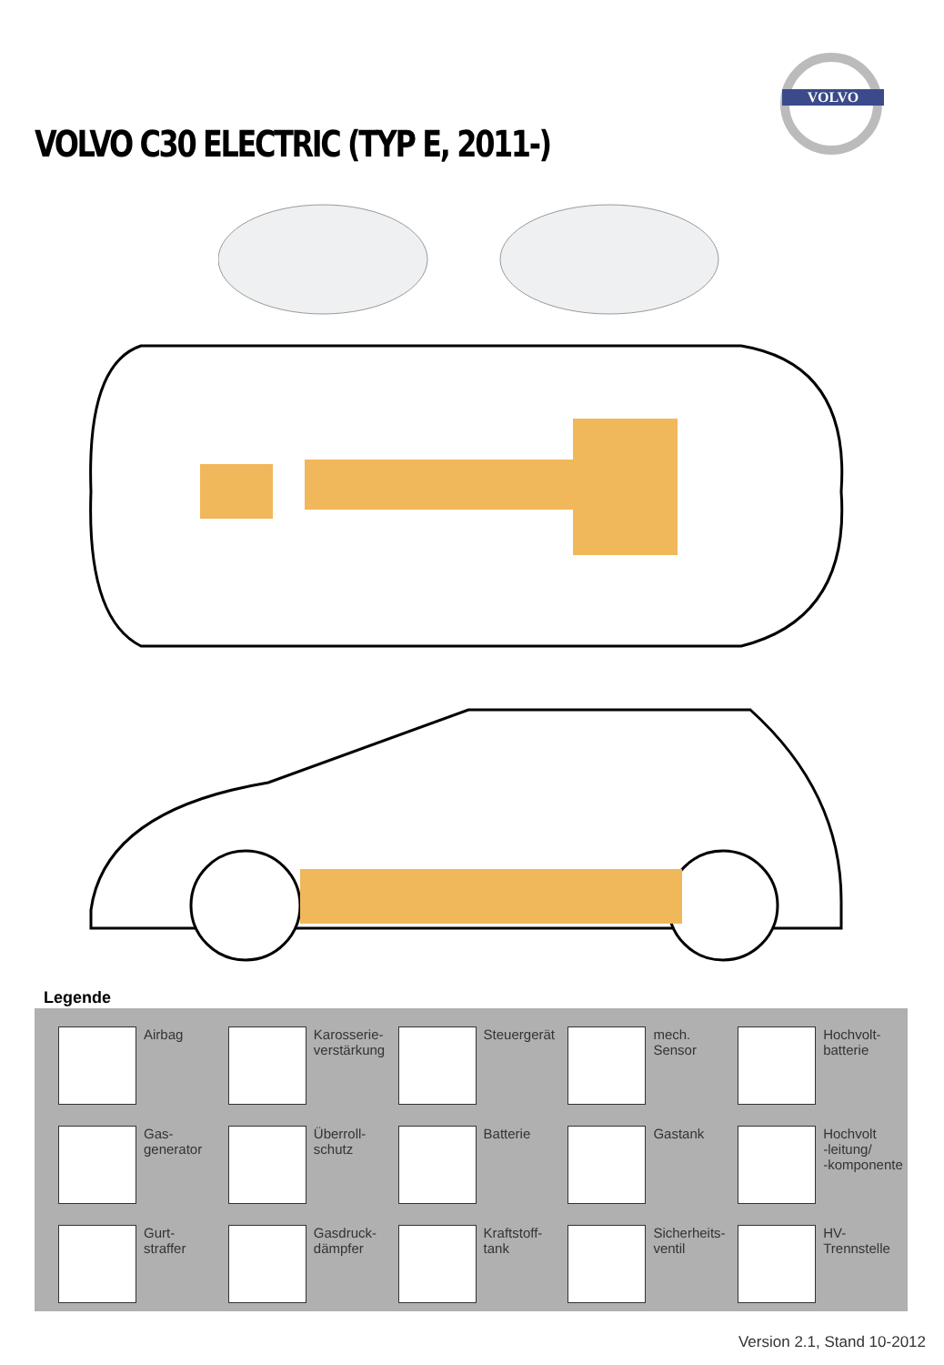VOLVO
VOLVO C30 ELECTRIC (TYP E, 2011-)
Legende
Airbag
Karosserie-
verstärkung
Steuergerät
mech.
Sensor
Hochvolt-
batterie
Gas-
generator
Überroll-
schutz
Batterie
Gastank
Hochvolt
-leitung/
-komponente
Gurt-
straffer
Gasdruck-
dämpfer
Kraftstoff-
tank
Sicherheits-
ventil
HV-
Trennstelle
Version 2.1, Stand 10-2012